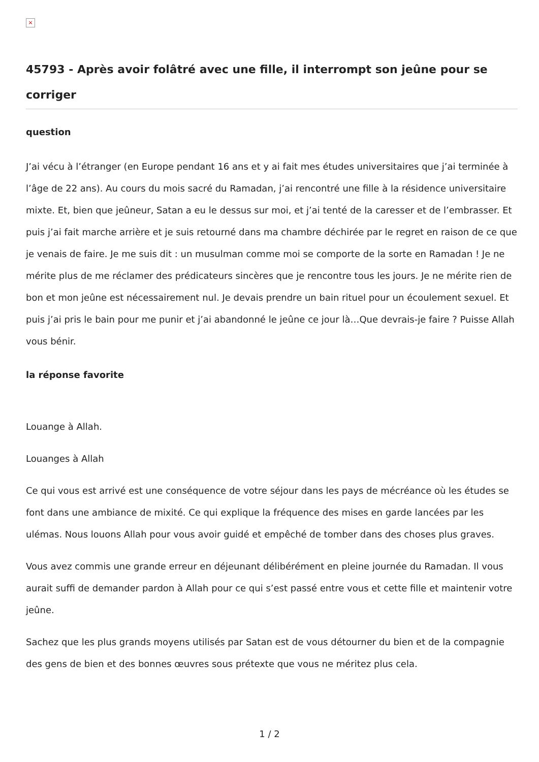×
45793 - Après avoir folâtré avec une fille, il interrompt son jeûne pour se corriger
question
J’ai vécu à l’étranger (en Europe pendant 16 ans et y ai fait mes études universitaires que j’ai terminée à l’âge de 22 ans). Au cours du mois sacré du Ramadan, j’ai rencontré une fille à la résidence universitaire mixte. Et, bien que jeûneur, Satan a eu le dessus sur moi, et j’ai tenté de la caresser et de l’embrasser. Et puis j’ai fait marche arrière et je suis retourné dans ma chambre déchirée par le regret en raison de ce que je venais de faire. Je me suis dit : un musulman comme moi se comporte de la sorte en Ramadan ! Je ne mérite plus de me réclamer des prédicateurs sincères que je rencontre tous les jours. Je ne mérite rien de bon et mon jeûne est nécessairement nul. Je devais prendre un bain rituel pour un écoulement sexuel. Et puis j’ai pris le bain pour me punir et j’ai abandonné le jeûne ce jour là…Que devrais-je faire ? Puisse Allah vous bénir.
la réponse favorite
Louange à Allah.
Louanges à Allah
Ce qui vous est arrivé est une conséquence de votre séjour dans les pays de mécréance où les études se font dans une ambiance de mixité. Ce qui explique la fréquence des mises en garde lancées par les ulémas. Nous louons Allah pour vous avoir guidé et empêché de tomber dans des choses plus graves.
Vous avez commis une grande erreur en déjeunant délibérément en pleine journée du Ramadan. Il vous aurait suffi de demander pardon à Allah pour ce qui s’est passé entre vous et cette fille et maintenir votre jeûne.
Sachez que les plus grands moyens utilisés par Satan est de vous détourner du bien et de la compagnie des gens de bien et des bonnes œuvres sous prétexte que vous ne méritez plus cela.
1 / 2